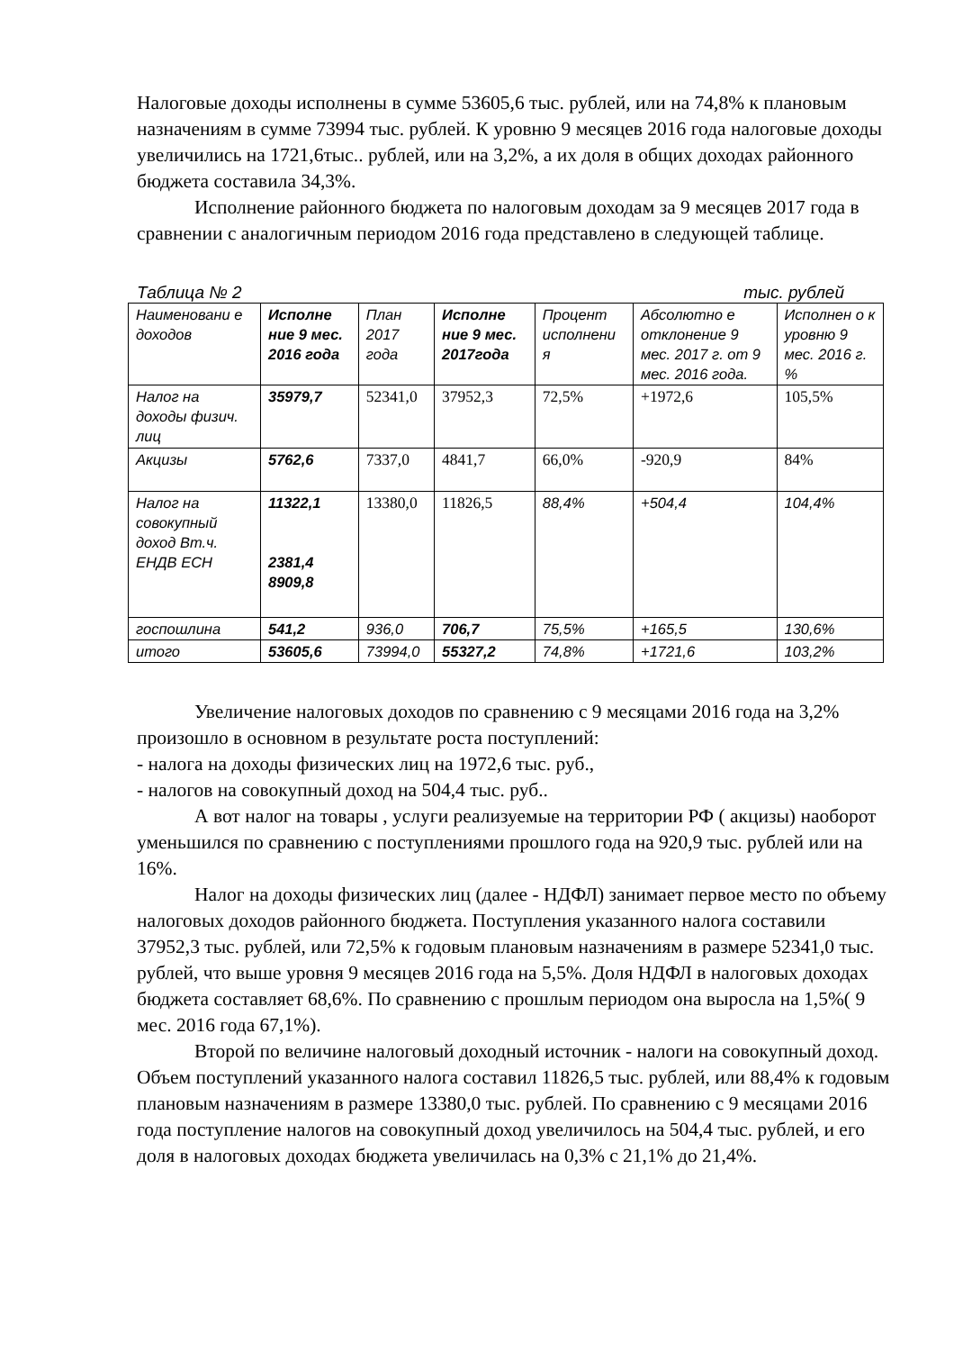Налоговые доходы исполнены в сумме 53605,6 тыс. рублей, или на 74,8% к плановым назначениям в сумме 73994 тыс. рублей. К уровню 9 месяцев 2016 года налоговые доходы увеличились на 1721,6тыс.. рублей, или на 3,2%, а их доля в общих доходах районного бюджета составила 34,3%.
Исполнение районного бюджета по налоговым доходам за 9 месяцев 2017 года в сравнении с аналогичным периодом 2016 года представлено в следующей таблице.
Таблица № 2 тыс. рублей
| Наименовани е доходов | Исполне ние 9 мес. 2016 года | План 2017 года | Исполне ние 9 мес. 2017года | Процент исполнени я | Абсолютно е отклонение 9 мес. 2017 г. от 9 мес. 2016 года. | Исполнен о к уровню 9 мес. 2016 г. % |
| Налог на доходы физич. лиц | 35979,7 | 52341,0 | 37952,3 | 72,5% | +1972,6 | 105,5% |
| Акцизы | 5762,6 | 7337,0 | 4841,7 | 66,0% | -920,9 | 84% |
| Налог на совокупный доход Вт.ч. ЕНДВ ЕСН | 11322,1 2381,4 8909,8 | 13380,0 | 11826,5 | 88,4% | +504,4 | 104,4% |
| госпошлина | 541,2 | 936,0 | 706,7 | 75,5% | +165,5 | 130,6% |
| итого | 53605,6 | 73994,0 | 55327,2 | 74,8% | +1721,6 | 103,2% |
Увеличение налоговых доходов по сравнению с 9 месяцами 2016 года на 3,2% произошло в основном в результате роста поступлений:
- налога на доходы физических лиц на 1972,6 тыс. руб.,
- налогов на совокупный доход на 504,4 тыс. руб..
А вот налог на товары , услуги реализуемые на территории РФ ( акцизы) наоборот уменьшился по сравнению с поступлениями прошлого года на 920,9 тыс. рублей или на 16%.
Налог на доходы физических лиц (далее - НДФЛ) занимает первое место по объему налоговых доходов районного бюджета. Поступления указанного налога составили 37952,3 тыс. рублей, или 72,5% к годовым плановым назначениям в размере 52341,0 тыс. рублей, что выше уровня 9 месяцев 2016 года на 5,5%. Доля НДФЛ в налоговых доходах бюджета составляет 68,6%. По сравнению с прошлым периодом она выросла на 1,5%( 9 мес. 2016 года 67,1%).
Второй по величине налоговый доходный источник - налоги на совокупный доход. Объем поступлений указанного налога составил 11826,5 тыс. рублей, или 88,4% к годовым плановым назначениям в размере 13380,0 тыс. рублей. По сравнению с 9 месяцами 2016 года поступление налогов на совокупный доход увеличилось на 504,4 тыс. рублей, и его доля в налоговых доходах бюджета увеличилась на 0,3% с 21,1% до 21,4%.